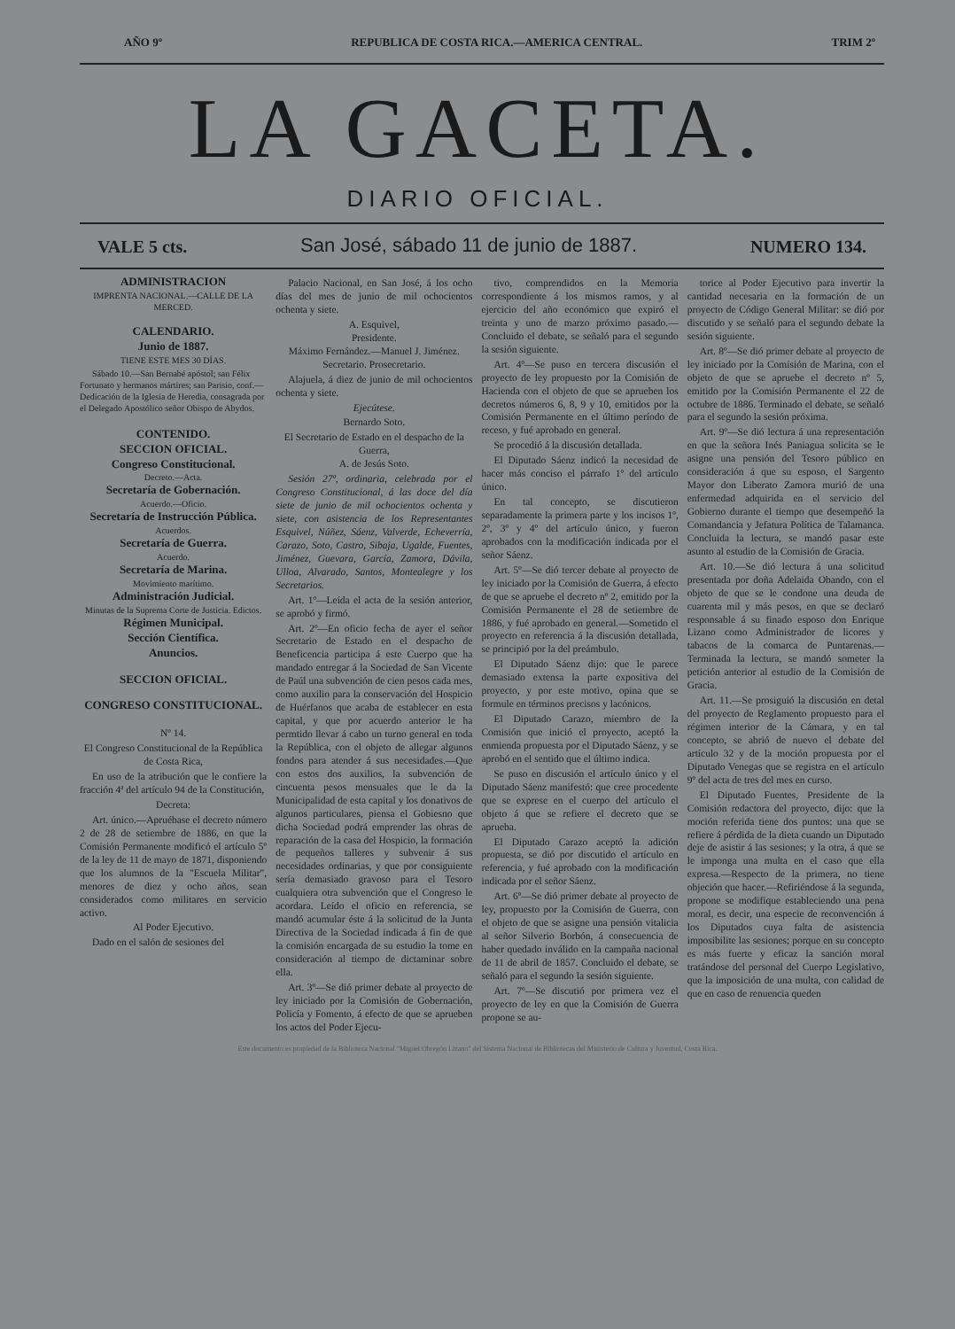AÑO 9º REPUBLICA DE COSTA RICA.—AMERICA CENTRAL. TRIM 2º
LA GACETA.
DIARIO OFICIAL.
VALE 5 cts. San José, sábado 11 de junio de 1887. NUMERO 134.
ADMINISTRACION
IMPRENTA NACIONAL.—CALLE DE LA MERCED.
CALENDARIO.
Junio de 1887.
TIENE ESTE MES 30 DÍAS.
Sábado 10.—San Bernabé apóstol; san Félix Fortunato y hermanos mártires; san Parisio, conf.—Dedicación de la Iglesia de Heredia, consagrada por el Delegado Apostólico señor Obispo de Abydos.
CONTENIDO.
SECCION OFICIAL.
Congreso Constitucional.
Decreto.—Acta.
Secretaría de Gobernación.
Acuerdo.—Oficio.
Secretaría de Instrucción Pública.
Acuerdos.
Secretaría de Guerra.
Acuerdo.
Secretaría de Marina.
Movimiento marítimo.
Administración Judicial.
Minutas de la Suprema Corte de Justicia. Edictos.
Régimen Municipal.
Sección Científica.
Anuncios.
SECCION OFICIAL.
CONGRESO CONSTITUCIONAL.
Nº 14.
El Congreso Constitucional de la República de Costa Rica,
En uso de la atribución que le confiere la fracción 4ª del artículo 94 de la Constitución,
Decreta:
Art. único.—Apruébase el decreto número 2 de 28 de setiembre de 1886, en que la Comisión Permanente modificó el artículo 5º de la ley de 11 de mayo de 1871, disponiendo que los alumnos de la "Escuela Militar", menores de diez y ocho años, sean considerados como militares en servicio activo.
Al Poder Ejecutivo.
Dado en el salón de sesiones del
Palacio Nacional, en San José, á los ocho días del mes de junio de mil ochocientos ochenta y siete.
A. Esquivel,
Presidente.
Máximo Fernández.—Manuel J. Jiménez.
Secretario. Prosecretario.
Alajuela, á diez de junio de mil ochocientos ochenta y siete.
Ejecútese.
Bernardo Soto.
El Secretario de Estado en el despacho de la Guerra,
A. de Jesús Soto.
Sesión 27ª, ordinaria, celebrada por el Congreso Constitucional, á las doce del día siete de junio de mil ochocientos ochenta y siete, con asistencia de los Representantes Esquivel, Núñez, Sáenz, Valverde, Echeverría, Carazo, Soto, Castro, Sibaja, Ugalde, Fuentes, Jiménez, Guevara, García, Zamora, Dávila, Ulloa, Alvarado, Santos, Montealegre y los Secretarios.
Art. 1º—Leída el acta de la sesión anterior, se aprobó y firmó.
Art. 2º—En oficio fecha de ayer el señor Secretario de Estado en el despacho de Beneficencia participa á este Cuerpo que ha mandado entregar á la Sociedad de San Vicente de Paúl una subvención de cien pesos cada mes, como auxilio para la conservación del Hospicio de Huérfanos que acaba de establecer en esta capital, y que por acuerdo anterior le ha permtido llevar á cabo un turno general en toda la República, con el objeto de allegar algunos fondos para atender á sus necesidades.—Que con estos dos auxilios, la subvención de cincuenta pesos mensuales que le da la Municipalidad de esta capital y los donativos de algunos particulares, piensa el Gobiesno que dicha Sociedad podrá emprender las obras de reparación de la casa del Hospicio, la formación de pequeños talleres y subvenir á sus necesidades ordinarias, y que por consiguiente sería demasiado gravoso para el Tesoro cualquiera otra subvención que el Congreso le acordara. Leído el oficio en referencia, se mandó acumular éste á la solicitud de la Junta Directiva de la Sociedad indicada á fin de que la comisión encargada de su estudio la tome en consideración al tiempo de dictaminar sobre ella.
Art. 3º—Se dió primer debate al proyecto de ley iniciado por la Comisión de Gobernación, Policía y Fomento, á efecto de que se aprueben los actos del Poder Ejecu-
tivo, comprendidos en la Memoria correspondiente á los mismos ramos, y al ejercicio del año económico que expiró el treinta y uno de marzo próximo pasado.—Concluido el debate, se señaló para el segundo la sesión siguiente.
Art. 4º—Se puso en tercera discusión el proyecto de ley propuesto por la Comisión de Hacienda con el objeto de que se aprueben los decretos números 6, 8, 9 y 10, emitidos por la Comisión Permanente en el último período de receso, y fué aprobado en general.
Se procedió á la discusión detallada.
El Diputado Sáenz indicó la necesidad de hacer más conciso el párrafo 1º del artículo único.
En tal concepto, se discutieron separadamente la primera parte y los incisos 1º, 2º, 3º y 4º del artículo único, y fueron aprobados con la modificación indicada por el señor Sáenz.
Art. 5º—Se dió tercer debate al proyecto de ley iniciado por la Comisión de Guerra, á efecto de que se apruebe el decreto nº 2, emitido por la Comisión Permanente el 28 de setiembre de 1886, y fué aprobado en general.—Sometido el proyecto en referencia á la discusión detallada, se principió por la del preámbulo.
El Diputado Sáenz dijo: que le parece demasiado extensa la parte expositiva del proyecto, y por este motivo, opina que se formule en términos precisos y lacónicos.
El Diputado Carazo, miembro de la Comisión que inició el proyecto, aceptó la enmienda propuesta por el Diputado Sáenz, y se aprobó en el sentido que el último indica.
Se puso en discusión el artículo único y el Diputado Sáenz manifestó: que cree procedente que se exprese en el cuerpo del artículo el objeto á que se refiere el decreto que se aprueba.
El Diputado Carazo aceptó la adición propuesta, se dió por discutido el artículo en referencia, y fué aprobado con la modificación indicada por el señor Sáenz.
Art. 6º—Se dió primer debate al proyecto de ley, propuesto por la Comisión de Guerra, con el objeto de que se asigne una pensión vitalicia al señor Silverio Borbón, á consecuencia de haber quedado inválido en la campaña nacional de 11 de abril de 1857. Concluido el debate, se señaló para el segundo la sesión siguiente.
Art. 7º—Se discutió por primera vez el proyecto de ley en que la Comisión de Guerra propone se au-
torice al Poder Ejecutivo para invertir la cantidad necesaria en la formación de un proyecto de Código General Militar: se dió por discutido y se señaló para el segundo debate la sesión siguiente.
Art. 8º—Se dió primer debate al proyecto de ley iniciado por la Comisión de Marina, con el objeto de que se apruebe el decreto nº 5, emitido por la Comisión Permanente el 22 de octubre de 1886. Terminado el debate, se señaló para el segundo la sesión próxima.
Art. 9º—Se dió lectura á una representación en que la señora Inés Paniagua solicita se le asigne una pensión del Tesoro público en consideración á que su esposo, el Sargento Mayor don Liberato Zamora murió de una enfermedad adquirida en el servicio del Gobierno durante el tiempo que desempeñó la Comandancia y Jefatura Política de Talamanca. Concluida la lectura, se mandó pasar este asunto al estudio de la Comisión de Gracia.
Art. 10.—Se dió lectura á una solicitud presentada por doña Adelaida Obando, con el objeto de que se le condone una deuda de cuarenta mil y más pesos, en que se declaró responsable á su finado esposo don Enrique Lizano como Administrador de licores y tabacos de la comarca de Puntarenas.—Terminada la lectura, se mandó someter la petición anterior al estudio de la Comisión de Gracia.
Art. 11.—Se prosiguió la discusión en detal del proyecto de Reglamento propuesto para el régimen interior de la Cámara, y en tal concepto, se abrió de nuevo el debate del artículo 32 y de la moción propuesta por el Diputado Venegas que se registra en el artículo 9º del acta de tres del mes en curso.
El Diputado Fuentes, Presidente de la Comisión redactora del proyecto, dijo: que la moción referida tiene dos puntos: una que se refiere á pérdida de la dieta cuando un Diputado deje de asistir á las sesiones; y la otra, á que se le imponga una multa en el caso que ella expresa.—Respecto de la primera, no tiene objeción que hacer.—Refiriéndose á la segunda, propone se modifique estableciendo una pena moral, es decir, una especie de reconvención á los Diputados cuya falta de asistencia imposibilite las sesiones; porque en su concepto es más fuerte y eficaz la sanción moral tratándose del personal del Cuerpo Legislativo, que la imposición de una multa, con calidad de que en caso de renuencia queden
Este documento es propiedad de la Biblioteca Nacional "Miguel Obregón Lizano" del Sistema Nacional de Bibliotecas del Ministerio de Cultura y Juventud, Costa Rica.